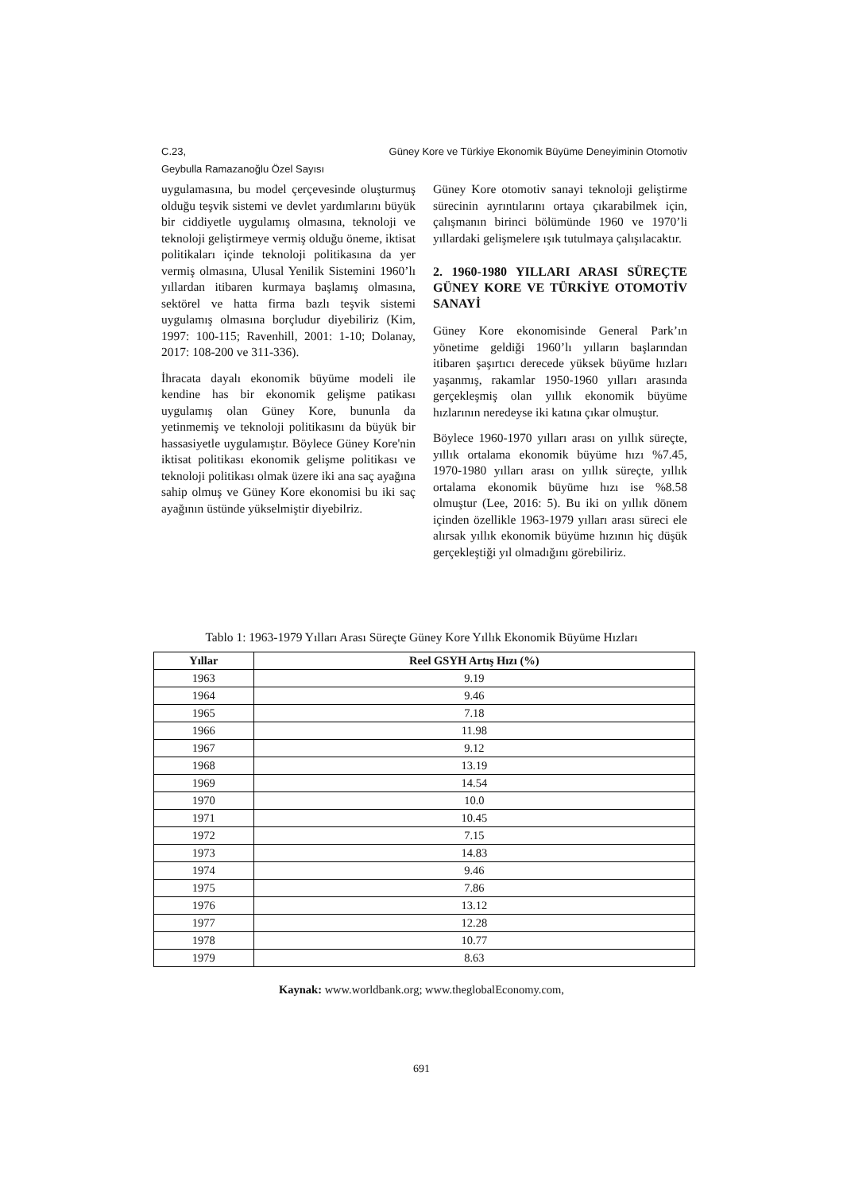Güney Kore ve Türkiye Ekonomik Büyüme Deneyiminin Otomotiv C.23,
Geybulla Ramazanoğlu Özel Sayısı
uygulamasına, bu model çerçevesinde oluşturmuş olduğu teşvik sistemi ve devlet yardımlarını büyük bir ciddiyetle uygulamış olmasına, teknoloji ve teknoloji geliştirmeye vermiş olduğu öneme, iktisat politikaları içinde teknoloji politikasına da yer vermiş olmasına, Ulusal Yenilik Sistemini 1960’lı yıllardan itibaren kurmaya başlamış olmasına, sektörel ve hatta firma bazlı teşvik sistemi uygulamış olmasına borçludur diyebiliriz (Kim, 1997: 100-115; Ravenhill, 2001: 1-10; Dolanay, 2017: 108-200 ve 311-336).
İhracata dayalı ekonomik büyüme modeli ile kendine has bir ekonomik gelişme patikası uygulamış olan Güney Kore, bununla da yetinmemiş ve teknoloji politikasını da büyük bir hassasiyetle uygulamıştır. Böylece Güney Kore'nin iktisat politikası ekonomik gelişme politikası ve teknoloji politikası olmak üzere iki ana saç ayağına sahip olmuş ve Güney Kore ekonomisi bu iki saç ayağının üstünde yükselmiştir diyebilriz.
Güney Kore otomotiv sanayi teknoloji geliştirme sürecinin ayrıntılarını ortaya çıkarabilmek için, çalışmanın birinci bölümünde 1960 ve 1970’li yıllardaki gelişmelere ışık tutulmaya çalışılacaktır.
2. 1960-1980 YILLARI ARASI SÜREÇTE GÜNEY KORE VE TÜRKİYE OTOMOTİV SANAYİ
Güney Kore ekonomisinde General Park’ın yönetime geldiği 1960’lı yılların başlarından itibaren şaşırtıcı derecede yüksek büyüme hızları yaşanmış, rakamlar 1950-1960 yılları arasında gerçekleşmiş olan yıllık ekonomik büyüme hızlarının neredeyse iki katına çıkar olmuştur.
Böylece 1960-1970 yılları arası on yıllık süreçte, yıllık ortalama ekonomik büyüme hızı %7.45, 1970-1980 yılları arası on yıllık süreçte, yıllık ortalama ekonomik büyüme hızı ise %8.58 olmuştur (Lee, 2016: 5). Bu iki on yıllık dönem içinden özellikle 1963-1979 yılları arası süreci ele alırsak yıllık ekonomik büyüme hızının hiç düşük gerçekleştiği yıl olmadığını görebiliriz.
Tablo 1: 1963-1979 Yılları Arası Süreçte Güney Kore Yıllık Ekonomik Büyüme Hızları
| Yıllar | Reel GSYH Artış Hızı (%) |
| --- | --- |
| 1963 | 9.19 |
| 1964 | 9.46 |
| 1965 | 7.18 |
| 1966 | 11.98 |
| 1967 | 9.12 |
| 1968 | 13.19 |
| 1969 | 14.54 |
| 1970 | 10.0 |
| 1971 | 10.45 |
| 1972 | 7.15 |
| 1973 | 14.83 |
| 1974 | 9.46 |
| 1975 | 7.86 |
| 1976 | 13.12 |
| 1977 | 12.28 |
| 1978 | 10.77 |
| 1979 | 8.63 |
Kaynak: www.worldbank.org; www.theglobalEconomy.com,
691